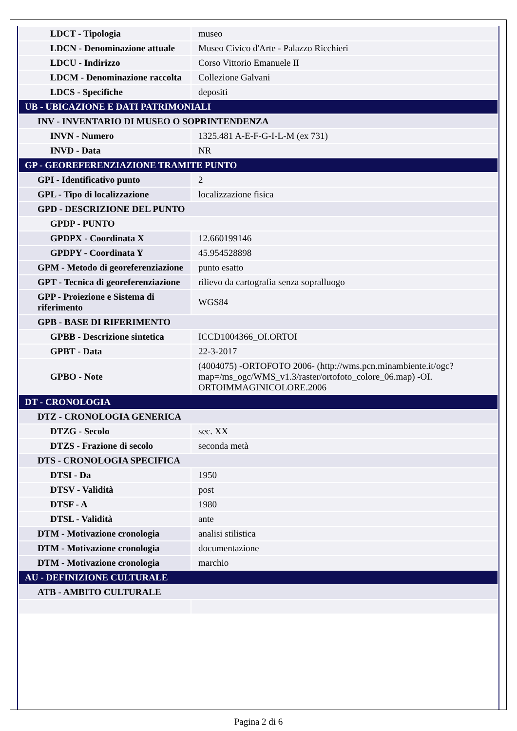| LDCT - Tipologia | museo |
| LDCN - Denominazione attuale | Museo Civico d'Arte - Palazzo Ricchieri |
| LDCU - Indirizzo | Corso Vittorio Emanuele II |
| LDCM - Denominazione raccolta | Collezione Galvani |
| LDCS - Specifiche | depositi |
| UB - UBICAZIONE E DATI PATRIMONIALI | |
| INV - INVENTARIO DI MUSEO O SOPRINTENDENZA | |
| INVN - Numero | 1325.481 A-E-F-G-I-L-M (ex 731) |
| INVD - Data | NR |
| GP - GEOREFERENZIAZIONE TRAMITE PUNTO | |
| GPI - Identificativo punto | 2 |
| GPL - Tipo di localizzazione | localizzazione fisica |
| GPD - DESCRIZIONE DEL PUNTO | |
| GPDP - PUNTO | |
| GPDPX - Coordinata X | 12.660199146 |
| GPDPY - Coordinata Y | 45.954528898 |
| GPM - Metodo di georeferenziazione | punto esatto |
| GPT - Tecnica di georeferenziazione | rilievo da cartografia senza sopralluogo |
| GPP - Proiezione e Sistema di riferimento | WGS84 |
| GPB - BASE DI RIFERIMENTO | |
| GPBB - Descrizione sintetica | ICCD1004366_OI.ORTOI |
| GPBT - Data | 22-3-2017 |
| GPBO - Note | (4004075) -ORTOFOTO 2006- (http://wms.pcn.minambiente.it/ogc?map=/ms_ogc/WMS_v1.3/raster/ortofoto_colore_06.map) -OI. ORTOIMMAGINICOLORE.2006 |
| DT - CRONOLOGIA | |
| DTZ - CRONOLOGIA GENERICA | |
| DTZG - Secolo | sec. XX |
| DTZS - Frazione di secolo | seconda metà |
| DTS - CRONOLOGIA SPECIFICA | |
| DTSI - Da | 1950 |
| DTSV - Validità | post |
| DTSF - A | 1980 |
| DTSL - Validità | ante |
| DTM - Motivazione cronologia | analisi stilistica |
| DTM - Motivazione cronologia | documentazione |
| DTM - Motivazione cronologia | marchio |
| AU - DEFINIZIONE CULTURALE | |
| ATB - AMBITO CULTURALE | |
Pagina 2 di 6